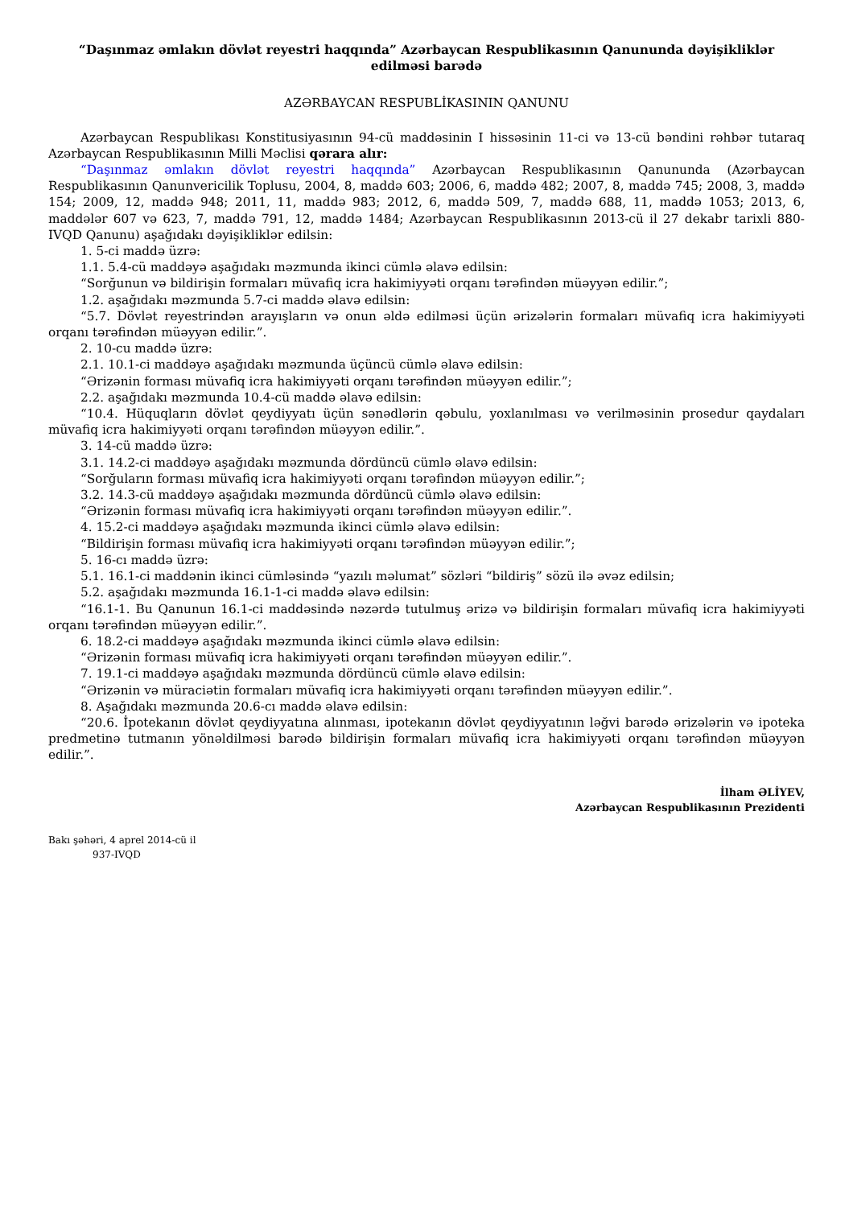“Daşınmaz əmlakın dövlət reyestri haqqında” Azərbaycan Respublikasının Qanununda dəyişikliklər edilməsi barədə
AZƏRBAYCAN RESPUBLİKASININ QANUNU
Azərbaycan Respublikası Konstitusiyasının 94-cü maddəsinin I hissəsinin 11-ci və 13-cü bəndini rəhbər tutaraq Azərbaycan Respublikasının Milli Məclisi qərara alır:
“Daşınmaz əmlakın dövlət reyestri haqqında” Azərbaycan Respublikasının Qanununda (Azərbaycan Respublikasının Qanunvericilik Toplusu, 2004, 8, maddə 603; 2006, 6, maddə 482; 2007, 8, maddə 745; 2008, 3, maddə 154; 2009, 12, maddə 948; 2011, 11, maddə 983; 2012, 6, maddə 509, 7, maddə 688, 11, maddə 1053; 2013, 6, maddələr 607 və 623, 7, maddə 791, 12, maddə 1484; Azərbaycan Respublikasının 2013-cü il 27 dekabr tarixli 880-IVQD Qanunu) aşağıdakı dəyişikliklər edilsin:
1. 5-ci maddə üzrə:
1.1. 5.4-cü maddəyə aşağıdakı məzmunda ikinci cümlə əlavə edilsin:
“Sorğunun və bildirişin formaları müvafiq icra hakimiyyəti orqanı tərəfindən müəyyən edilir.”;
1.2. aşağıdakı məzmunda 5.7-ci maddə əlavə edilsin:
“5.7. Dövlət reyestrindən arayışların və onun əldə edilməsi üçün ərizələrin formaları müvafiq icra hakimiyyəti orqanı tərəfindən müəyyən edilir.”.
2. 10-cu maddə üzrə:
2.1. 10.1-ci maddəyə aşağıdakı məzmunda üçüncü cümlə əlavə edilsin:
“Ərizənin forması müvafiq icra hakimiyyəti orqanı tərəfindən müəyyən edilir.”;
2.2. aşağıdakı məzmunda 10.4-cü maddə əlavə edilsin:
“10.4. Hüquqların dövlət qeydiyyatı üçün sənədlərin qəbulu, yoxlanılması və verilməsinin prosedur qaydaları müvafiq icra hakimiyyəti orqanı tərəfindən müəyyən edilir.”.
3. 14-cü maddə üzrə:
3.1. 14.2-ci maddəyə aşağıdakı məzmunda dördüncü cümlə əlavə edilsin:
“Sorğuların forması müvafiq icra hakimiyyəti orqanı tərəfindən müəyyən edilir.”;
3.2. 14.3-cü maddəyə aşağıdakı məzmunda dördüncü cümlə əlavə edilsin:
“Ərizənin forması müvafiq icra hakimiyyəti orqanı tərəfindən müəyyən edilir.”.
4. 15.2-ci maddəyə aşağıdakı məzmunda ikinci cümlə əlavə edilsin:
“Bildirişin forması müvafiq icra hakimiyyəti orqanı tərəfindən müəyyən edilir.”;
5. 16-cı maddə üzrə:
5.1. 16.1-ci maddənin ikinci cümləsində “yazılı məlumat” sözləri “bildiriş” sözü ilə əvəz edilsin;
5.2. aşağıdakı məzmunda 16.1-1-ci maddə əlavə edilsin:
“16.1-1. Bu Qanunun 16.1-ci maddəsində nəzərdə tutulmuş ərizə və bildirişin formaları müvafiq icra hakimiyyəti orqanı tərəfindən müəyyən edilir.”.
6. 18.2-ci maddəyə aşağıdakı məzmunda ikinci cümlə əlavə edilsin:
“Ərizənin forması müvafiq icra hakimiyyəti orqanı tərəfindən müəyyən edilir.”.
7. 19.1-ci maddəyə aşağıdakı məzmunda dördüncü cümlə əlavə edilsin:
“Ərizənin və müraciətin formaları müvafiq icra hakimiyyəti orqanı tərəfindən müəyyən edilir.”.
8. Aşağıdakı məzmunda 20.6-cı maddə əlavə edilsin:
“20.6. İpotekanın dövlət qeydiyyatına alınması, ipotekanın dövlət qeydiyyatının ləğvi barədə ərizələrin və ipoteka predmetinə tutmanın yönəldilməsi barədə bildirişin formaları müvafiq icra hakimiyyəti orqanı tərəfindən müəyyən edilir.”.
İlham ƏLİYEV,
Azərbaycan Respublikasının Prezidenti
Bakı şəhəri, 4 aprel 2014-cü il
937-IVQD